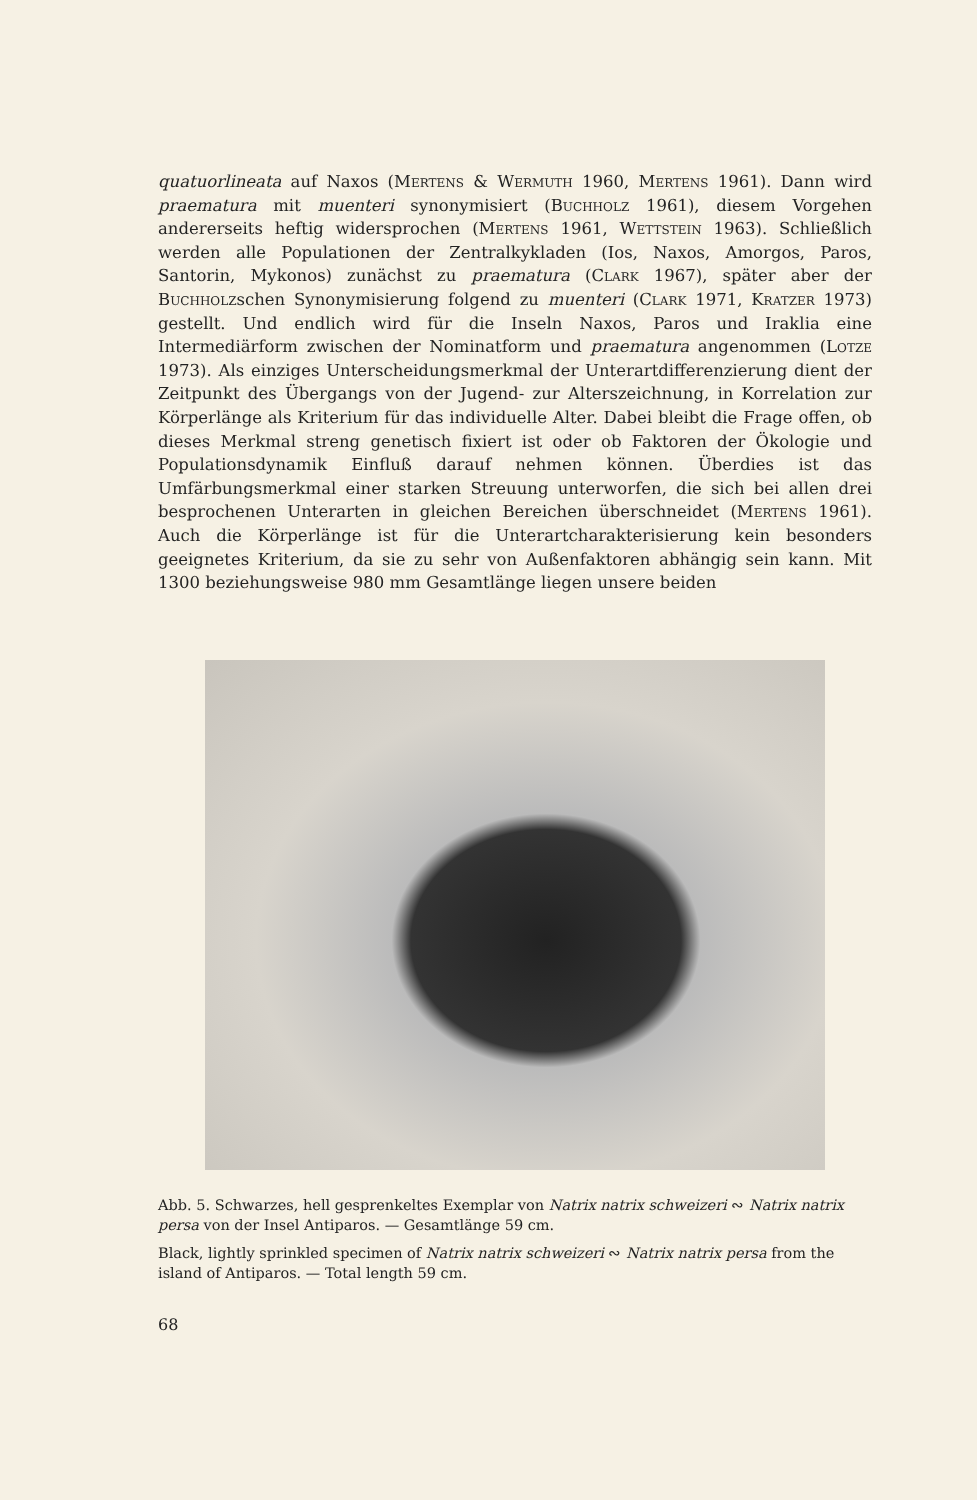quatuorlineata auf Naxos (Mertens & Wermuth 1960, Mertens 1961). Dann wird praematura mit muenteri synonymisiert (Buchholz 1961), diesem Vorgehen andererseits heftig widersprochen (Mertens 1961, Wettstein 1963). Schließlich werden alle Populationen der Zentralkykladen (Ios, Naxos, Amorgos, Paros, Santorin, Mykonos) zunächst zu praematura (Clark 1967), später aber der Buchholzschen Synonymisierung folgend zu muenteri (Clark 1971, Kratzer 1973) gestellt. Und endlich wird für die Inseln Naxos, Paros und Iraklia eine Intermediärform zwischen der Nominatform und praematura angenommen (Lotze 1973). Als einziges Unterscheidungsmerkmal der Unterartdifferenzierung dient der Zeitpunkt des Übergangs von der Jugend- zur Alterszeichnung, in Korrelation zur Körperlänge als Kriterium für das individuelle Alter. Dabei bleibt die Frage offen, ob dieses Merkmal streng genetisch fixiert ist oder ob Faktoren der Ökologie und Populationsdynamik Einfluß darauf nehmen können. Überdies ist das Umfärbungsmerkmal einer starken Streuung unterworfen, die sich bei allen drei besprochenen Unterarten in gleichen Bereichen überschneidet (Mertens 1961). Auch die Körperlänge ist für die Unterartcharakterisierung kein besonders geeignetes Kriterium, da sie zu sehr von Außenfaktoren abhängig sein kann. Mit 1300 beziehungsweise 980 mm Gesamtlänge liegen unsere beiden
Abb. 5. Schwarzes, hell gesprenkeltes Exemplar von Natrix natrix schweizeri ∾ Natrix natrix persa von der Insel Antiparos. — Gesamtlänge 59 cm.
Black, lightly sprinkled specimen of Natrix natrix schweizeri ∾ Natrix natrix persa from the island of Antiparos. — Total length 59 cm.
68